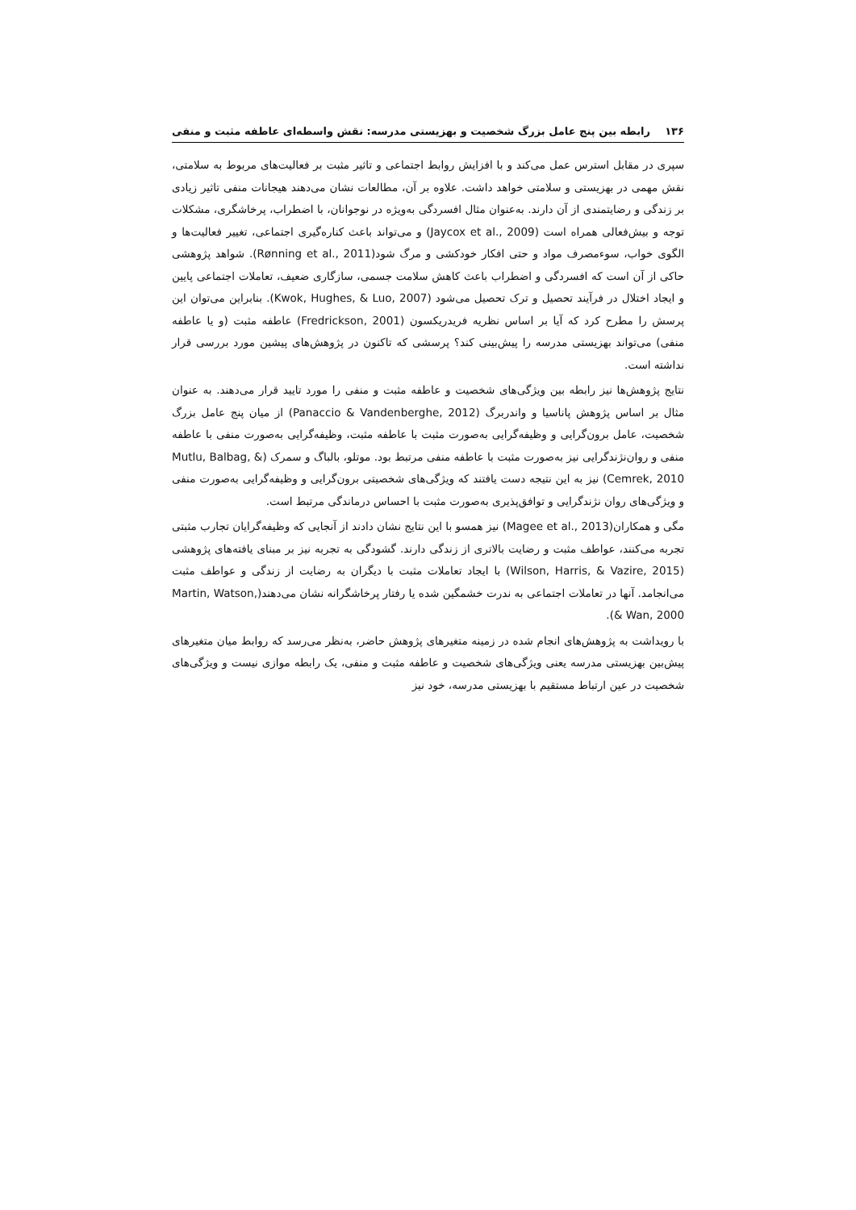۱۳۶ رابطه بین پنج عامل بزرگ شخصیت و بهزیستی مدرسه: نقش واسطه‌ای عاطفه مثبت و منفی
سپری در مقابل استرس عمل می‌کند و با افزایش روابط اجتماعی و تاثیر مثبت بر فعالیت‌های مربوط به سلامتی، نقش مهمی در بهزیستی و سلامتی خواهد داشت. علاوه بر آن، مطالعات نشان می‌دهند هیجانات منفی تاثیر زیادی بر زندگی و رضایتمندی از آن دارند. به‌عنوان مثال افسردگی به‌ویژه در نوجوانان، با اضطراب، پرخاشگری، مشکلات توجه و بیش‌فعالی همراه است (Jaycox et al., 2009) و می‌تواند باعث کناره‌گیری اجتماعی، تغییر فعالیت‌ها و الگوی خواب، سوءمصرف مواد و حتی افکار خودکشی و مرگ شود(Rønning et al., 2011). شواهد پژوهشی حاکی از آن است که افسردگی و اضطراب باعث کاهش سلامت جسمی، سازگاری ضعیف، تعاملات اجتماعی پایین و ایجاد اختلال در فرآیند تحصیل و ترک تحصیل می‌شود (Kwok, Hughes, & Luo, 2007). بنابراین می‌توان این پرسش را مطرح کرد که آیا بر اساس نظریه فریدریکسون (Fredrickson, 2001) عاطفه مثبت (و یا عاطفه منفی) می‌تواند بهزیستی مدرسه را پیش‌بینی کند؟ پرسشی که تاکنون در پژوهش‌های پیشین مورد بررسی قرار نداشته است.
نتایج پژوهش‌ها نیز رابطه بین ویژگی‌های شخصیت و عاطفه مثبت و منفی را مورد تایید قرار می‌دهند. به عنوان مثال بر اساس پژوهش پاناسیا و واندربرگ (Panaccio & Vandenberghe, 2012) از میان پنج عامل بزرگ شخصیت، عامل برون‌گرایی و وظیفه‌گرایی به‌صورت مثبت با عاطفه مثبت، وظیفه‌گرایی به‌صورت منفی با عاطفه منفی و روان‌نژندگرایی نیز به‌صورت مثبت با عاطفه منفی مرتبط بود. موتلو، بالباگ و سمرک (Mutlu, Balbag, & Cemrek, 2010) نیز به این نتیجه دست یافتند که ویژگی‌های شخصیتی برون‌گرایی و وظیفه‌گرایی به‌صورت منفی و ویژگی‌های روان نژندگرایی و توافق‌پذیری به‌صورت مثبت با احساس درماندگی مرتبط است.
مگی و همکاران(Magee et al., 2013) نیز همسو با این نتایج نشان دادند از آنجایی که وظیفه‌گرایان تجارب مثبتی تجربه می‌کنند، عواطف مثبت و رضایت بالاتری از زندگی دارند. گشودگی به تجربه نیز بر مبنای یافته‌های پژوهشی (Wilson, Harris, & Vazire, 2015) با ایجاد تعاملات مثبت با دیگران به رضایت از زندگی و عواطف مثبت می‌انجامد. آنها در تعاملات اجتماعی به ندرت خشمگین شده یا رفتار پرخاشگرانه نشان می‌دهند(Martin, Watson, & Wan, 2000).
با رویداشت به پژوهش‌های انجام شده در زمینه متغیرهای پژوهش حاضر، به‌نظر می‌رسد که روابط میان متغیرهای پیش‌بین بهزیستی مدرسه یعنی ویژگی‌های شخصیت و عاطفه مثبت و منفی، یک رابطه موازی نیست و ویژگی‌های شخصیت در عین ارتباط مستقیم با بهزیستی مدرسه، خود نیز